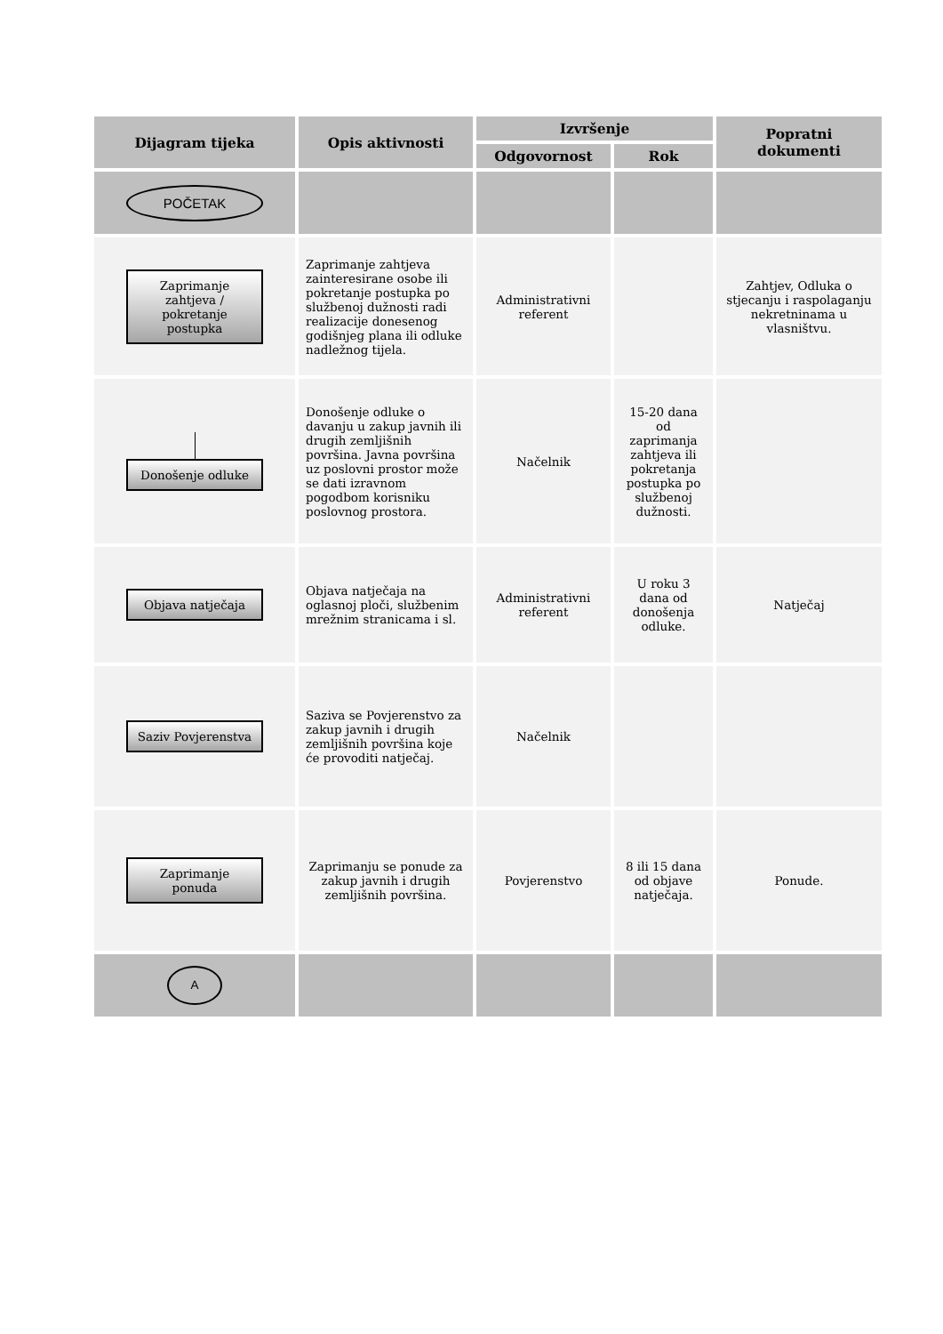| Dijagram tijeka | Opis aktivnosti | Izvršenje | | Popratni dokumenti |
| --- | --- | --- | --- | --- |
| | | Odgovornost | Rok | |
| POČETAK | | | | |
| Zaprimanje zahtjeva / pokretanje postupka | Zaprimanje zahtjeva zainteresirane osobe ili pokretanje postupka po službenoj dužnosti radi realizacije donesenog godišnjeg plana ili odluke nadležnog tijela. | Administrativni referent | | Zahtjev, Odluka o stjecanju i raspolaganju nekretninama u vlasništvu. |
| Donošenje odluke | Donošenje odluke o davanju u zakup javnih ili drugih zemljišnih površina. Javna površina uz poslovni prostor može se dati izravnom pogodbom korisniku poslovnog prostora. | Načelnik | 15-20 dana od zaprimanja zahtjeva ili pokretanja postupka po službenoj dužnosti. | |
| Objava natječaja | Objava natječaja na oglasnoj ploči, službenim mrežnim stranicama i sl. | Administrativni referent | U roku 3 dana od donošenja odluke. | Natječaj |
| Saziv Povjerenstva | Saziva se Povjerenstvo za zakup javnih i drugih zemljišnih površina koje će provoditi natječaj. | Načelnik | | |
| Zaprimanje ponuda | Zaprimanju se ponude za zakup javnih i drugih zemljišnih površina. | Povjerenstvo | 8 ili 15 dana od objave natječaja. | Ponude. |
| A | | | | |